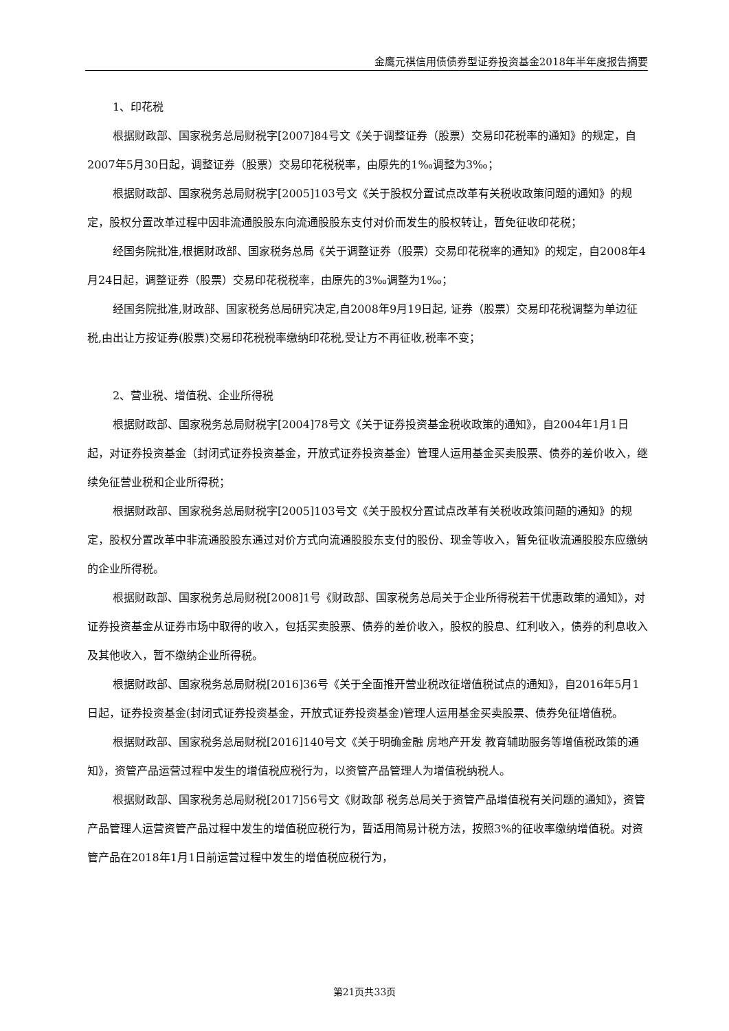金鹰元祺信用债债券型证券投资基金2018年半年度报告摘要
1、印花税
根据财政部、国家税务总局财税字[2007]84号文《关于调整证券（股票）交易印花税率的通知》的规定，自2007年5月30日起，调整证券（股票）交易印花税税率，由原先的1‰调整为3‰；
根据财政部、国家税务总局财税字[2005]103号文《关于股权分置试点改革有关税收政策问题的通知》的规定，股权分置改革过程中因非流通股股东向流通股股东支付对价而发生的股权转让，暂免征收印花税；
经国务院批准,根据财政部、国家税务总局《关于调整证券（股票）交易印花税率的通知》的规定，自2008年4月24日起，调整证券（股票）交易印花税税率，由原先的3‰调整为1‰；
经国务院批准,财政部、国家税务总局研究决定,自2008年9月19日起, 证券（股票）交易印花税调整为单边征税,由出让方按证券(股票)交易印花税税率缴纳印花税,受让方不再征收,税率不变；
2、营业税、增值税、企业所得税
根据财政部、国家税务总局财税字[2004]78号文《关于证券投资基金税收政策的通知》，自2004年1月1日起，对证券投资基金（封闭式证券投资基金，开放式证券投资基金）管理人运用基金买卖股票、债券的差价收入，继续免征营业税和企业所得税；
根据财政部、国家税务总局财税字[2005]103号文《关于股权分置试点改革有关税收政策问题的通知》的规定，股权分置改革中非流通股股东通过对价方式向流通股股东支付的股份、现金等收入，暂免征收流通股股东应缴纳的企业所得税。
根据财政部、国家税务总局财税[2008]1号《财政部、国家税务总局关于企业所得税若干优惠政策的通知》，对证券投资基金从证券市场中取得的收入，包括买卖股票、债券的差价收入，股权的股息、红利收入，债券的利息收入及其他收入，暂不缴纳企业所得税。
根据财政部、国家税务总局财税[2016]36号《关于全面推开营业税改征增值税试点的通知》，自2016年5月1日起，证券投资基金(封闭式证券投资基金，开放式证券投资基金)管理人运用基金买卖股票、债券免征增值税。
根据财政部、国家税务总局财税[2016]140号文《关于明确金融 房地产开发 教育辅助服务等增值税政策的通知》，资管产品运营过程中发生的增值税应税行为，以资管产品管理人为增值税纳税人。
根据财政部、国家税务总局财税[2017]56号文《财政部 税务总局关于资管产品增值税有关问题的通知》，资管产品管理人运营资管产品过程中发生的增值税应税行为，暂适用简易计税方法，按照3%的征收率缴纳增值税。对资管产品在2018年1月1日前运营过程中发生的增值税应税行为，
第21页共33页